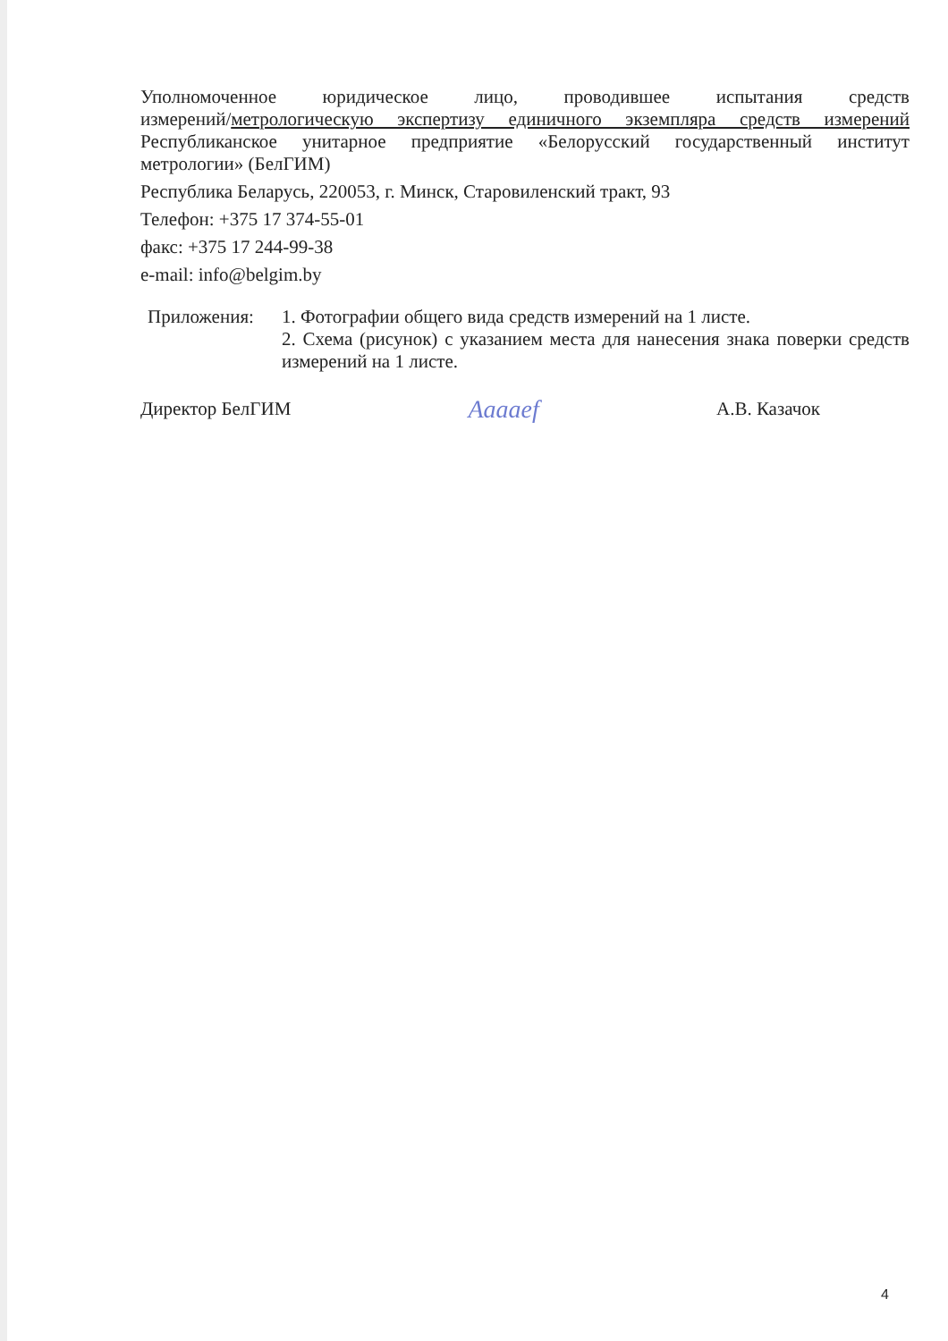Уполномоченное юридическое лицо, проводившее испытания средств
измерений/метрологическую экспертизу единичного экземпляра средств измерений
Республиканское унитарное предприятие «Белорусский государственный институт
метрологии» (БелГИМ)
Республика Беларусь, 220053, г. Минск, Старовиленский тракт, 93
Телефон: +375 17 374-55-01
факс: +375 17 244-99-38
e-mail: info@belgim.by
Приложения: 1. Фотографии общего вида средств измерений на 1 листе.
2. Схема (рисунок) с указанием места для нанесения знака поверки средств измерений на 1 листе.
Директор БелГИМ Aaaaef А.В. Казачок
4